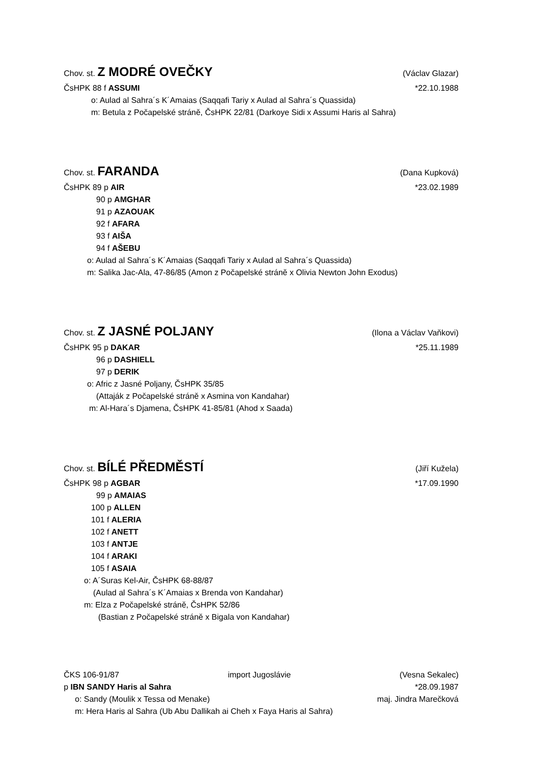Chov. st. Z MODRÉ OVEČKY (Václav Glazar)
ČsHPK 88 f ASSUMI *22.10.1988
o: Aulad al Sahra´s K´Amaias (Saqqafi Tariy x Aulad al Sahra´s Quassida)
m: Betula z Počapelské stráně, ČsHPK 22/81 (Darkoye Sidi x Assumi Haris al Sahra)
Chov. st. FARANDA (Dana Kupková)
ČsHPK 89 p AIR *23.02.1989
90 p AMGHAR
91 p AZAOUAK
92 f AFARA
93 f AIŠA
94 f AŠEBU
o: Aulad al Sahra´s K´Amaias (Saqqafi Tariy x Aulad al Sahra´s Quassida)
m: Salika Jac-Ala, 47-86/85 (Amon z Počapelské stráně x Olivia Newton John Exodus)
Chov. st. Z JASNÉ POLJANY (Ilona a Václav Vaňkovi)
ČsHPK 95 p DAKAR *25.11.1989
96 p DASHIELL
97 p DERIK
o: Afric z Jasné Poljany, ČsHPK 35/85
(Attaják z Počapelské stráně x Asmina von Kandahar)
m: Al-Hara´s Djamena, ČsHPK 41-85/81 (Ahod x Saada)
Chov. st. BÍLÉ PŘEDMĚSTÍ (Jiří Kuželа)
ČsHPK 98 p AGBAR *17.09.1990
99 p AMAIAS
100 p ALLEN
101 f ALERIA
102 f ANETT
103 f ANTJE
104 f ARAKI
105 f ASAIA
o: A´Suras Kel-Air, ČsHPK 68-88/87
(Aulad al Sahra´s K´Amaias x Brenda von Kandahar)
m: Elza z Počapelské stráně, ČsHPK 52/86
(Bastian z Počapelské stráně x Bigala von Kandahar)
ČKS 106-91/87 import Jugoslávie (Vesna Sekalec)
p IBN SANDY Haris al Sahra *28.09.1987
o: Sandy (Moulik x Tessa od Menake) maj. Jindra Marečková
m: Hera Haris al Sahra (Ub Abu Dallikah ai Cheh x Faya Haris al Sahra)